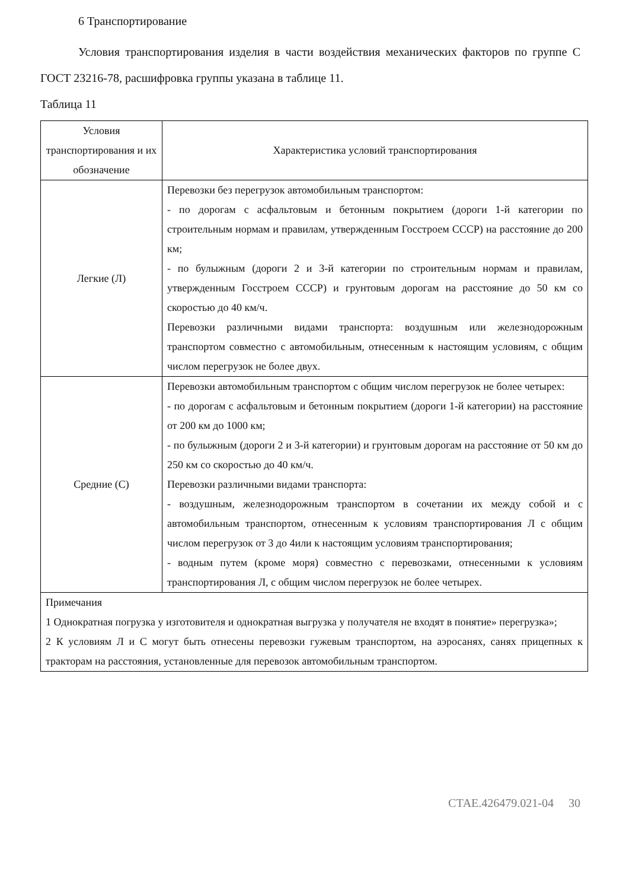6 Транспортирование
Условия транспортирования изделия в части воздействия механических факторов по группе С ГОСТ 23216-78, расшифровка группы указана в таблице 11.
Таблица 11
| Условия транспортирования и их обозначение | Характеристика условий транспортирования |
| --- | --- |
| Легкие (Л) | Перевозки без перегрузок автомобильным транспортом: - по дорогам с асфальтовым и бетонным покрытием (дороги 1-й категории по строительным нормам и правилам, утвержденным Госстроем СССР) на расстояние до 200 км; - по булыжным (дороги 2 и 3-й категории по строительным нормам и правилам, утвержденным Госстроем СССР) и грунтовым дорогам на расстояние до 50 км со скоростью до 40 км/ч. Перевозки различными видами транспорта: воздушным или железнодорожным транспортом совместно с автомобильным, отнесенным к настоящим условиям, с общим числом перегрузок не более двух. |
| Средние (С) | Перевозки автомобильным транспортом с общим числом перегрузок не более четырех: - по дорогам с асфальтовым и бетонным покрытием (дороги 1-й категории) на расстояние от 200 км до 1000 км; - по булыжным (дороги 2 и 3-й категории) и грунтовым дорогам на расстояние от 50 км до 250 км со скоростью до 40 км/ч. Перевозки различными видами транспорта: - воздушным, железнодорожным транспортом в сочетании их между собой и с автомобильным транспортом, отнесенным к условиям транспортирования Л с общим числом перегрузок от 3 до 4или к настоящим условиям транспортирования; - водным путем (кроме моря) совместно с перевозками, отнесенными к условиям транспортирования Л, с общим числом перегрузок не более четырех. |
| Примечания 1 Однократная погрузка у изготовителя и однократная выгрузка у получателя не входят в понятие» перегрузка»; 2 К условиям Л и С могут быть отнесены перевозки гужевым транспортом, на аэросанях, санях прицепных к тракторам на расстояния, установленные для перевозок автомобильным транспортом. | |
СТАЕ.426479.021-04 30